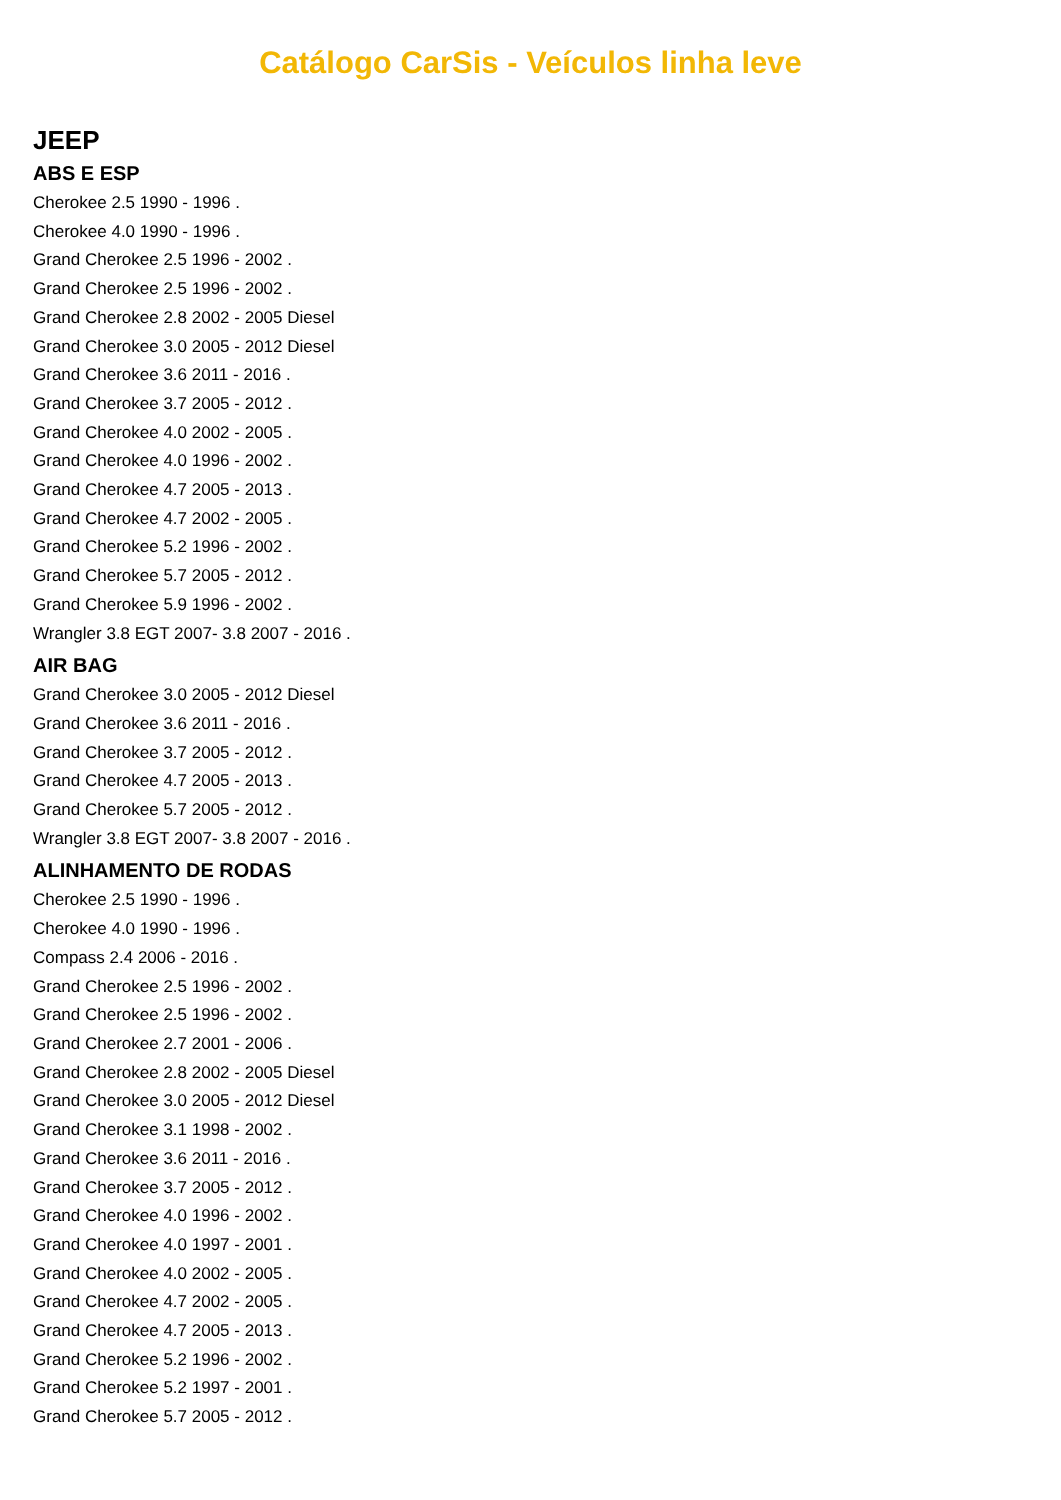Catálogo CarSis - Veículos linha leve
JEEP
ABS E ESP
Cherokee 2.5 1990 - 1996 .
Cherokee 4.0 1990 - 1996 .
Grand Cherokee 2.5 1996 - 2002 .
Grand Cherokee 2.5 1996 - 2002 .
Grand Cherokee 2.8 2002 - 2005 Diesel
Grand Cherokee 3.0 2005 - 2012 Diesel
Grand Cherokee 3.6 2011 - 2016 .
Grand Cherokee 3.7 2005 - 2012 .
Grand Cherokee 4.0 2002 - 2005 .
Grand Cherokee 4.0 1996 - 2002 .
Grand Cherokee 4.7 2005 - 2013 .
Grand Cherokee 4.7 2002 - 2005 .
Grand Cherokee 5.2 1996 - 2002 .
Grand Cherokee 5.7 2005 - 2012 .
Grand Cherokee 5.9 1996 - 2002 .
Wrangler 3.8 EGT 2007- 3.8 2007 - 2016 .
AIR BAG
Grand Cherokee 3.0 2005 - 2012 Diesel
Grand Cherokee 3.6 2011 - 2016 .
Grand Cherokee 3.7 2005 - 2012 .
Grand Cherokee 4.7 2005 - 2013 .
Grand Cherokee 5.7 2005 - 2012 .
Wrangler 3.8 EGT 2007- 3.8 2007 - 2016 .
ALINHAMENTO DE RODAS
Cherokee 2.5 1990 - 1996 .
Cherokee 4.0 1990 - 1996 .
Compass 2.4 2006 - 2016 .
Grand Cherokee 2.5 1996 - 2002 .
Grand Cherokee 2.5 1996 - 2002 .
Grand Cherokee 2.7 2001 - 2006 .
Grand Cherokee 2.8 2002 - 2005 Diesel
Grand Cherokee 3.0 2005 - 2012 Diesel
Grand Cherokee 3.1 1998 - 2002 .
Grand Cherokee 3.6 2011 - 2016 .
Grand Cherokee 3.7 2005 - 2012 .
Grand Cherokee 4.0 1996 - 2002 .
Grand Cherokee 4.0 1997 - 2001 .
Grand Cherokee 4.0 2002 - 2005 .
Grand Cherokee 4.7 2002 - 2005 .
Grand Cherokee 4.7 2005 - 2013 .
Grand Cherokee 5.2 1996 - 2002 .
Grand Cherokee 5.2 1997 - 2001 .
Grand Cherokee 5.7 2005 - 2012 .